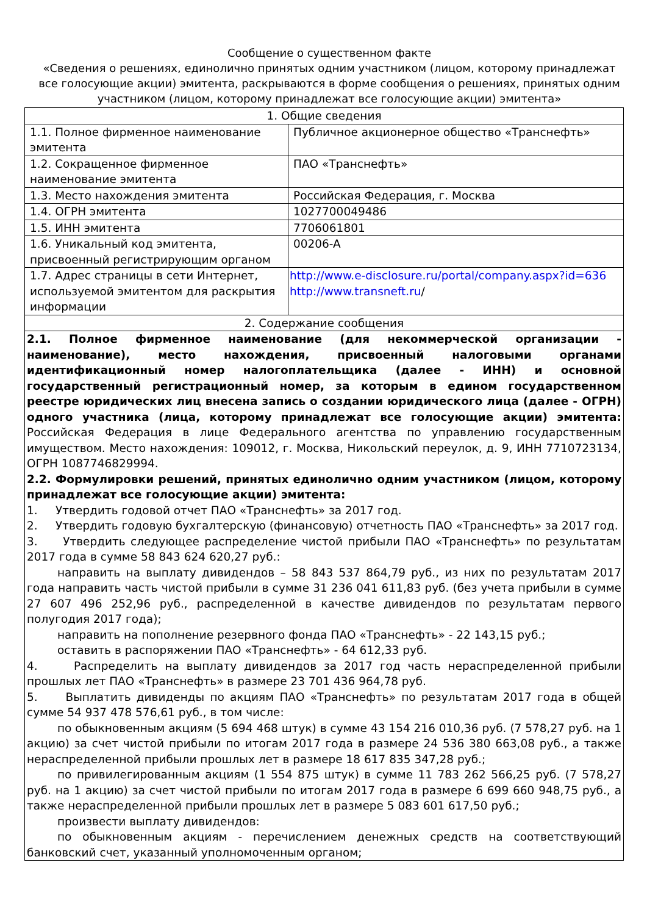Сообщение о существенном факте
«Сведения о решениях, единолично принятых одним участником (лицом, которому принадлежат все голосующие акции) эмитента, раскрываются в форме сообщения о решениях, принятых одним участником (лицом, которому принадлежат все голосующие акции) эмитента»
| 1. Общие сведения | |
| 1.1. Полное фирменное наименование эмитента | Публичное акционерное общество «Транснефть» |
| 1.2. Сокращенное фирменное наименование эмитента | ПАО «Транснефть» |
| 1.3. Место нахождения эмитента | Российская Федерация, г. Москва |
| 1.4. ОГРН эмитента | 1027700049486 |
| 1.5. ИНН эмитента | 7706061801 |
| 1.6. Уникальный код эмитента, присвоенный регистрирующим органом | 00206-A |
| 1.7. Адрес страницы в сети Интернет, используемой эмитентом для раскрытия информации | http://www.e-disclosure.ru/portal/company.aspx?id=636 http://www.transneft.ru / |
| 2. Содержание сообщения | |
| 2.1. Полное фирменное наименование (для некоммерческой организации - наименование), место нахождения, присвоенный налоговыми органами идентификационный номер налогоплательщика (далее - ИНН) и основной государственный регистрационный номер, за которым в едином государственном реестре юридических лиц внесена запись о создании юридического лица (далее - ОГРН) одного участника (лица, которому принадлежат все голосующие акции) эмитента: Российская Федерация в лице Федерального агентства по управлению государственным имуществом. Место нахождения: 109012, г. Москва, Никольский переулок, д. 9, ИНН 7710723134, ОГРН 1087746829994. 2.2. Формулировки решений, принятых единолично одним участником (лицом, которому принадлежат все голосующие акции) эмитента: 1. Утвердить годовой отчет ПАО «Транснефть» за 2017 год. 2. Утвердить годовую бухгалтерскую (финансовую) отчетность ПАО «Транснефть» за 2017 год. 3. Утвердить следующее распределение чистой прибыли ПАО «Транснефть» по результатам 2017 года в сумме 58 843 624 620,27 руб.: направить на выплату дивидендов – 58 843 537 864,79 руб., из них по результатам 2017 года направить часть чистой прибыли в сумме 31 236 041 611,83 руб. (без учета прибыли в сумме 27 607 496 252,96 руб., распределенной в качестве дивидендов по результатам первого полугодия 2017 года); направить на пополнение резервного фонда ПАО «Транснефть» - 22 143,15 руб.; оставить в распоряжении ПАО «Транснефть» - 64 612,33 руб. 4. Распределить на выплату дивидендов за 2017 год часть нераспределенной прибыли прошлых лет ПАО «Транснефть» в размере 23 701 436 964,78 руб. 5. Выплатить дивиденды по акциям ПАО «Транснефть» по результатам 2017 года в общей сумме 54 937 478 576,61 руб., в том числе: по обыкновенным акциям (5 694 468 штук) в сумме 43 154 216 010,36 руб. (7 578,27 руб. на 1 акцию) за счет чистой прибыли по итогам 2017 года в размере 24 536 380 663,08 руб., а также нераспределенной прибыли прошлых лет в размере 18 617 835 347,28 руб.; по привилегированным акциям (1 554 875 штук) в сумме 11 783 262 566,25 руб. (7 578,27 руб. на 1 акцию) за счет чистой прибыли по итогам 2017 года в размере 6 699 660 948,75 руб., а также нераспределенной прибыли прошлых лет в размере 5 083 601 617,50 руб.; произвести выплату дивидендов: по обыкновенным акциям - перечислением денежных средств на соответствующий банковский счет, указанный уполномоченным органом; | |